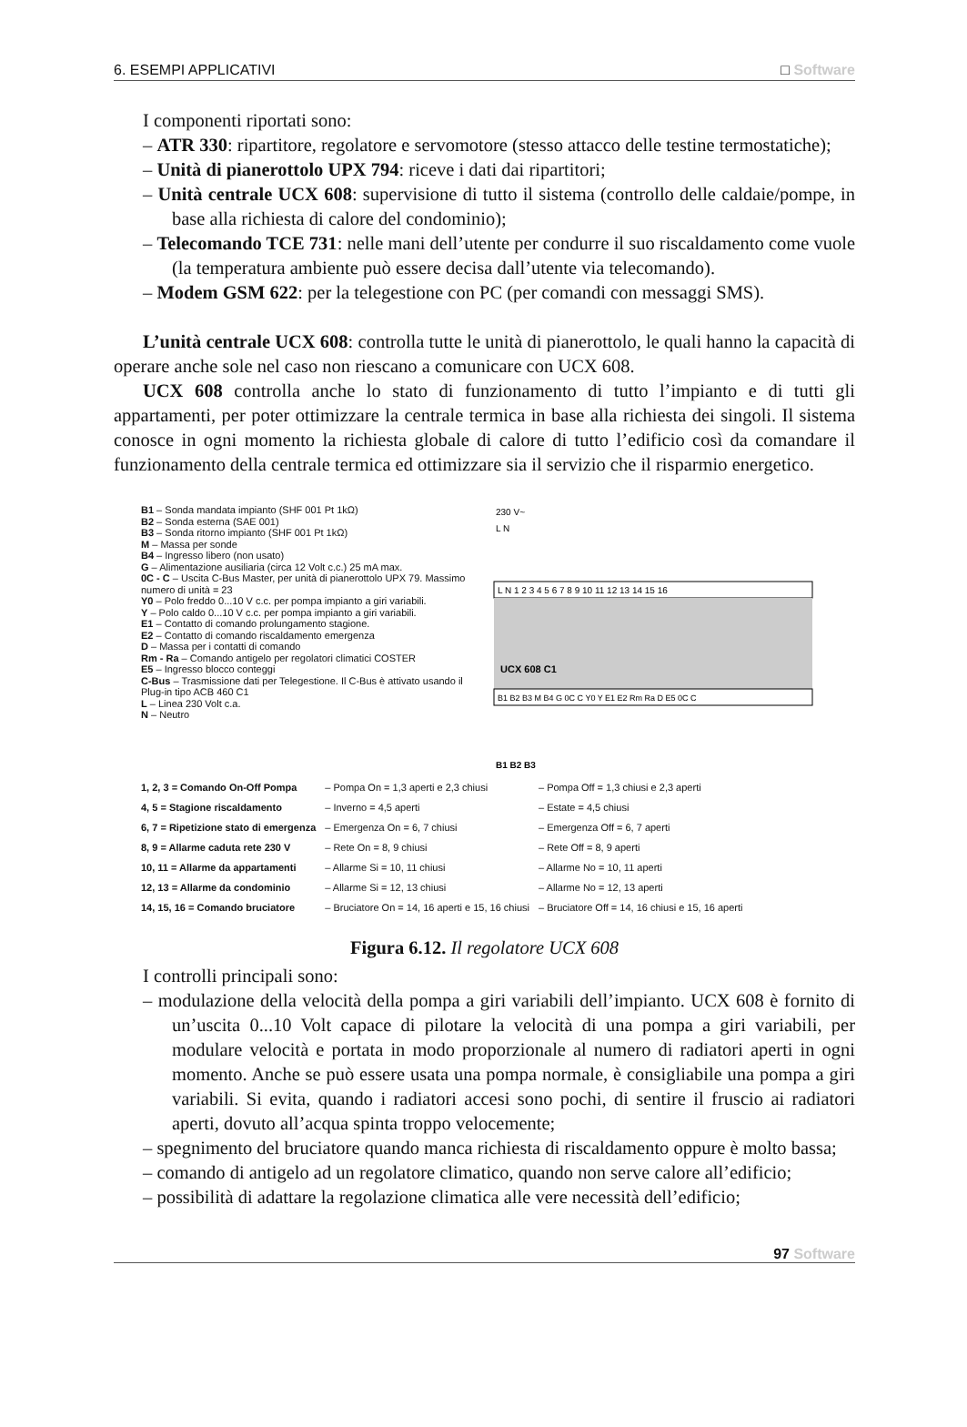6. ESEMPI APPLICATIVI □ Software
I componenti riportati sono:
– ATR 330: ripartitore, regolatore e servomotore (stesso attacco delle testine termostatiche);
– Unità di pianerottolo UPX 794: riceve i dati dai ripartitori;
– Unità centrale UCX 608: supervisione di tutto il sistema (controllo delle caldaie/pompe, in base alla richiesta di calore del condominio);
– Telecomando TCE 731: nelle mani dell’utente per condurre il suo riscaldamento come vuole (la temperatura ambiente può essere decisa dall’utente via telecomando).
– Modem GSM 622: per la telegestione con PC (per comandi con messaggi SMS).
L’unità centrale UCX 608: controlla tutte le unità di pianerottolo, le quali hanno la capacità di operare anche sole nel caso non riescano a comunicare con UCX 608.
UCX 608 controlla anche lo stato di funzionamento di tutto l’impianto e di tutti gli appartamenti, per poter ottimizzare la centrale termica in base alla richiesta dei singoli. Il sistema conosce in ogni momento la richiesta globale di calore di tutto l’edificio così da comandare il funzionamento della centrale termica ed ottimizzare sia il servizio che il risparmio energetico.
B1 – Sonda mandata impianto (SHF 001 Pt 1kΩ)
B2 – Sonda esterna (SAE 001)
B3 – Sonda ritorno impianto (SHF 001 Pt 1kΩ)
M – Massa per sonde
B4 – Ingresso libero (non usato)
G – Alimentazione ausiliaria (circa 12 Volt c.c.) 25 mA max.
0C - C – Uscita C-Bus Master, per unità di pianerottolo UPX 79. Massimo numero di unità = 23
Y0 – Polo freddo 0...10 V c.c. per pompa impianto a giri variabili.
Y – Polo caldo 0...10 V c.c. per pompa impianto a giri variabili.
E1 – Contatto di comando prolungamento stagione.
E2 – Contatto di comando riscaldamento emergenza
D – Massa per i contatti di comando
Rm - Ra – Comando antigelo per regolatori climatici COSTER
E5 – Ingresso blocco conteggi
C-Bus – Trasmissione dati per Telegestione. Il C-Bus è attivato usando il Plug-in tipo ACB 460 C1
L – Linea 230 Volt c.a.
N – Neutro
230 V~
L N
L N 1 2 3 4 5 6 7 8 9 10 11 12 13 14 15 16
UCX 608 C1
B1 B2 B3 M B4 G 0C C Y0 Y E1 E2 Rm Ra D E5 0C C
B1 B2 B3
| 1, 2, 3 = Comando On-Off Pompa | – Pompa On = 1,3 aperti e 2,3 chiusi | – Pompa Off = 1,3 chiusi e 2,3 aperti |
| 4, 5 = Stagione riscaldamento | – Inverno = 4,5 aperti | – Estate = 4,5 chiusi |
| 6, 7 = Ripetizione stato di emergenza | – Emergenza On = 6, 7 chiusi | – Emergenza Off = 6, 7 aperti |
| 8, 9 = Allarme caduta rete 230 V | – Rete On = 8, 9 chiusi | – Rete Off = 8, 9 aperti |
| 10, 11 = Allarme da appartamenti | – Allarme Si = 10, 11 chiusi | – Allarme No = 10, 11 aperti |
| 12, 13 = Allarme da condominio | – Allarme Si = 12, 13 chiusi | – Allarme No = 12, 13 aperti |
| 14, 15, 16 = Comando bruciatore | – Bruciatore On = 14, 16 aperti e 15, 16 chiusi | – Bruciatore Off = 14, 16 chiusi e 15, 16 aperti |
Figura 6.12. Il regolatore UCX 608
I controlli principali sono:
– modulazione della velocità della pompa a giri variabili dell’impianto. UCX 608 è fornito di un’uscita 0...10 Volt capace di pilotare la velocità di una pompa a giri variabili, per modulare velocità e portata in modo proporzionale al numero di radiatori aperti in ogni momento. Anche se può essere usata una pompa normale, è consigliabile una pompa a giri variabili. Si evita, quando i radiatori accesi sono pochi, di sentire il fruscio ai radiatori aperti, dovuto all’acqua spinta troppo velocemente;
– spegnimento del bruciatore quando manca richiesta di riscaldamento oppure è molto bassa;
– comando di antigelo ad un regolatore climatico, quando non serve calore all’edificio;
– possibilità di adattare la regolazione climatica alle vere necessità dell’edificio;
97 Software